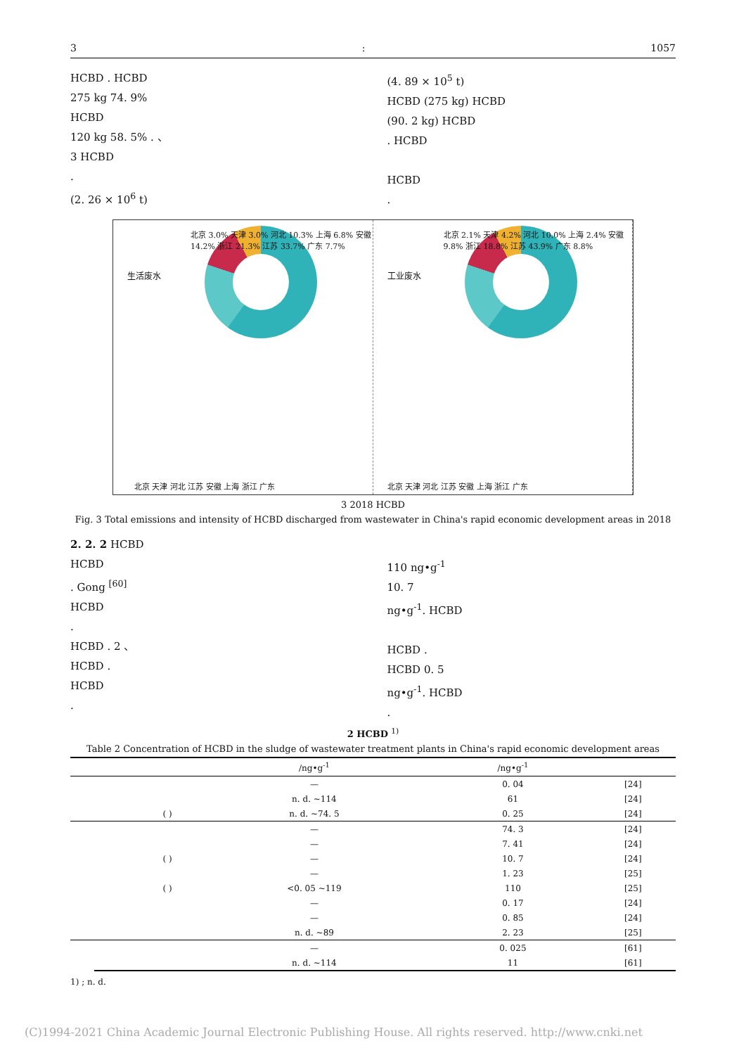3: 1057
HCBD . HCBD
275 kg 74. 9%
HCBD
120 kg 58. 5% . 、
3 HCBD
.
(2. 26 × 10<sup>6</sup> t)
(4. 89 × 10<sup>5</sup> t)
HCBD (275 kg) HCBD
(90. 2 kg) HCBD
. HCBD
HCBD
.
生活废水
北京 3.0% 天津 3.0% 河北 10.3% 上海 6.8% 安徽 14.2% 浙江 21.3% 江苏 33.7% 广东 7.7%
北京 天津 河北 江苏 安徽 上海 浙江 广东
工业废水
北京 2.1% 天津 4.2% 河北 10.0% 上海 2.4% 安徽 9.8% 浙江 18.8% 江苏 43.9% 广东 8.8%
北京 天津 河北 江苏 安徽 上海 浙江 广东
3 2018 HCBD
Fig. 3 Total emissions and intensity of HCBD discharged from wastewater in China's rapid economic development areas in 2018
2. 2. 2 HCBD
HCBD
. Gong <sup>[60]</sup>
HCBD
.
HCBD . 2 、
HCBD .
HCBD
.
110 ng•g<sup>-1</sup>
10. 7
ng•g<sup>-1</sup>. HCBD
HCBD .
HCBD 0. 5
ng•g<sup>-1</sup>. HCBD
.
2 HCBD <sup>1)</sup>
Table 2 Concentration of HCBD in the sludge of wastewater treatment plants in China's rapid economic development areas
| | | | | /ng•g<sup>-1</sup> | /ng•g<sup>-1</sup> | |
| --- | --- | --- | --- | --- | --- | --- |
| | | | | — | 0. 04 | [24] |
| | | | | n. d. ~114 | 61 | [24] |
| | | | ( ) | n. d. ~74. 5 | 0. 25 | [24] |
| | | | | — | 74. 3 | [24] |
| | | | | — | 7. 41 | [24] |
| | | | ( ) | — | 10. 7 | [24] |
| | | | | — | 1. 23 | [25] |
| | | | ( ) | <0. 05 ~119 | 110 | [25] |
| | | | | — | 0. 17 | [24] |
| | | | | — | 0. 85 | [24] |
| | | | | n. d. ~89 | 2. 23 | [25] |
| | | | | — | 0. 025 | [61] |
| | | | | n. d. ~114 | 11 | [61] |
1) ; n. d.
(C)1994-2021 China Academic Journal Electronic Publishing House. All rights reserved. http://www.cnki.net